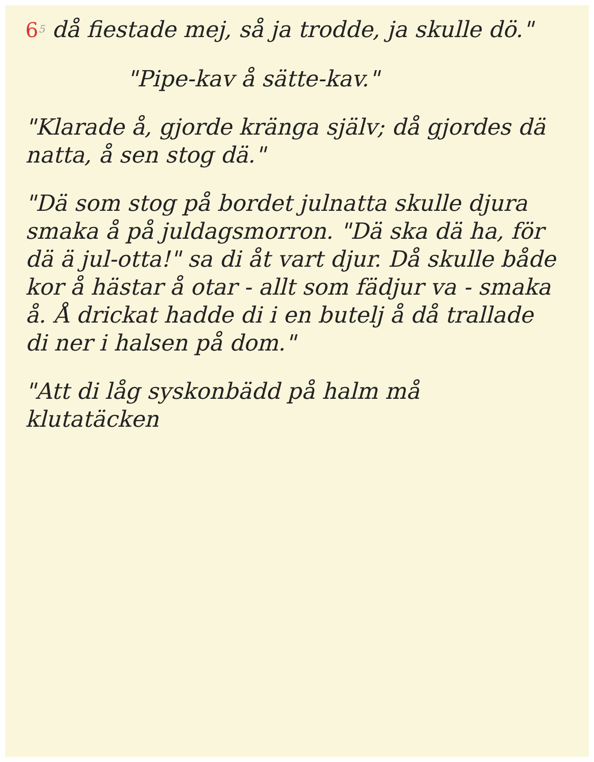65 då fiestade mej, så ja trodde, ja skulle dö."
"Pipe-kav å sätte-kav."
"Klarade å, gjorde kränga själv; då gjordes dä natta, å sen stog dä."
"Dä som stog på bordet julnatta skulle djura smaka å på juldagsmorron. "Dä ska dä ha, för dä ä jul-otta!" sa di åt vart djur. Då skulle både kor å hästar å otar - allt som fädjur va - smaka å. Å drickat hadde di i en butelj å då trallade di ner i halsen på dom."
"Att di låg syskonbädd på halm må klutatäcken